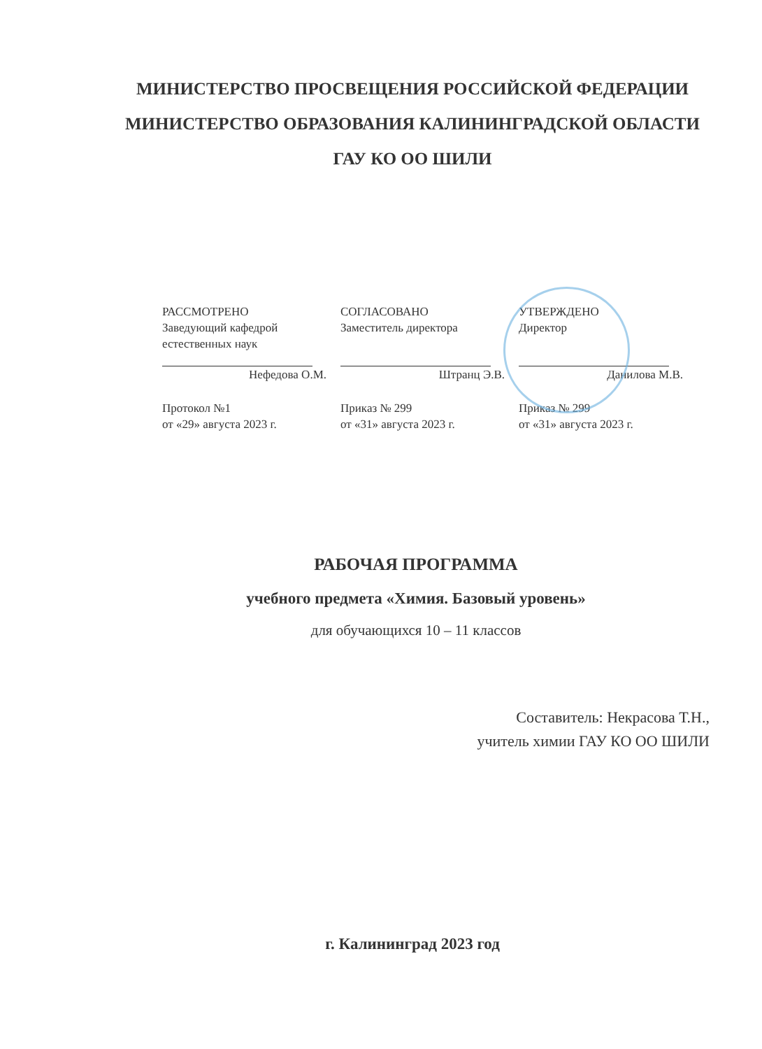МИНИСТЕРСТВО ПРОСВЕЩЕНИЯ РОССИЙСКОЙ ФЕДЕРАЦИИ
МИНИСТЕРСТВО ОБРАЗОВАНИЯ КАЛИНИНГРАДСКОЙ ОБЛАСТИ
ГАУ КО ОО ШИЛИ
РАССМОТРЕНО
Заведующий кафедрой
естественных наук
Нефедова О.М.
Протокол №1
от «29» августа 2023 г.
СОГЛАСОВАНО
Заместитель директора
Штранц Э.В.
Приказ № 299
от «31» августа 2023 г.
УТВЕРЖДЕНО
Директор
Данилова М.В.
Приказ № 299
от «31» августа 2023 г.
РАБОЧАЯ ПРОГРАММА
учебного предмета «Химия. Базовый уровень»
для обучающихся 10 – 11 классов
Составитель: Некрасова Т.Н.,
учитель химии ГАУ КО ОО ШИЛИ
г. Калининград 2023 год